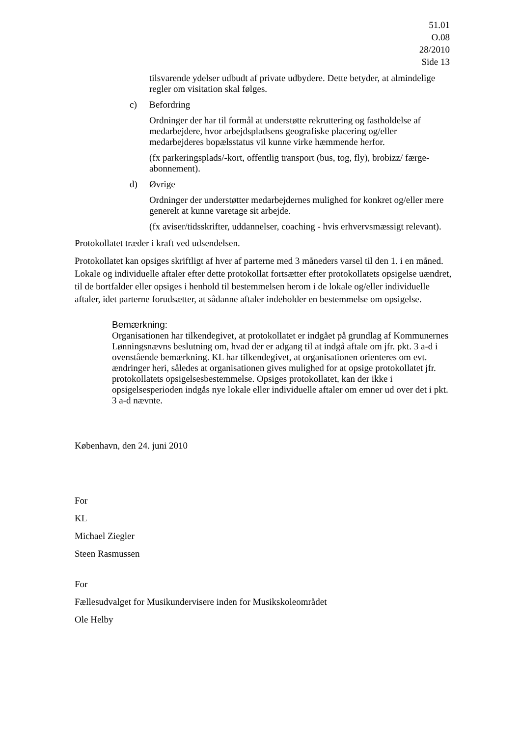51.01
O.08
28/2010
Side 13
tilsvarende ydelser udbudt af private udbydere. Dette betyder, at almindelige regler om visitation skal følges.
c) Befordring
Ordninger der har til formål at understøtte rekruttering og fastholdelse af medarbejdere, hvor arbejdspladsens geografiske placering og/eller medarbejderes bopælsstatus vil kunne virke hæmmende herfor.
(fx parkeringsplads/-kort, offentlig transport (bus, tog, fly), brobizz/ færge-abonnement).
d) Øvrige
Ordninger der understøtter medarbejdernes mulighed for konkret og/eller mere generelt at kunne varetage sit arbejde.
(fx aviser/tidsskrifter, uddannelser, coaching - hvis erhvervsmæssigt relevant).
Protokollatet træder i kraft ved udsendelsen.
Protokollatet kan opsiges skriftligt af hver af parterne med 3 måneders varsel til den 1. i en måned. Lokale og individuelle aftaler efter dette protokollat fortsætter efter protokollatets opsigelse uændret, til de bortfalder eller opsiges i henhold til bestemmelsen herom i de lokale og/eller individuelle aftaler, idet parterne forudsætter, at sådanne aftaler indeholder en bestemmelse om opsigelse.
Bemærkning:
Organisationen har tilkendegivet, at protokollatet er indgået på grundlag af Kommunernes Lønningsnævns beslutning om, hvad der er adgang til at indgå aftale om jfr. pkt. 3 a-d i ovenstående bemærkning. KL har tilkendegivet, at organisationen orienteres om evt. ændringer heri, således at organisationen gives mulighed for at opsige protokollatet jfr. protokollatets opsigelsesbestemmelse. Opsiges protokollatet, kan der ikke i opsigelsesperioden indgås nye lokale eller individuelle aftaler om emner ud over det i pkt. 3 a-d nævnte.
København, den 24. juni 2010
For
KL
Michael Ziegler
Steen Rasmussen
For
Fællesudvalget for Musikundervisere inden for Musikskoleområdet
Ole Helby